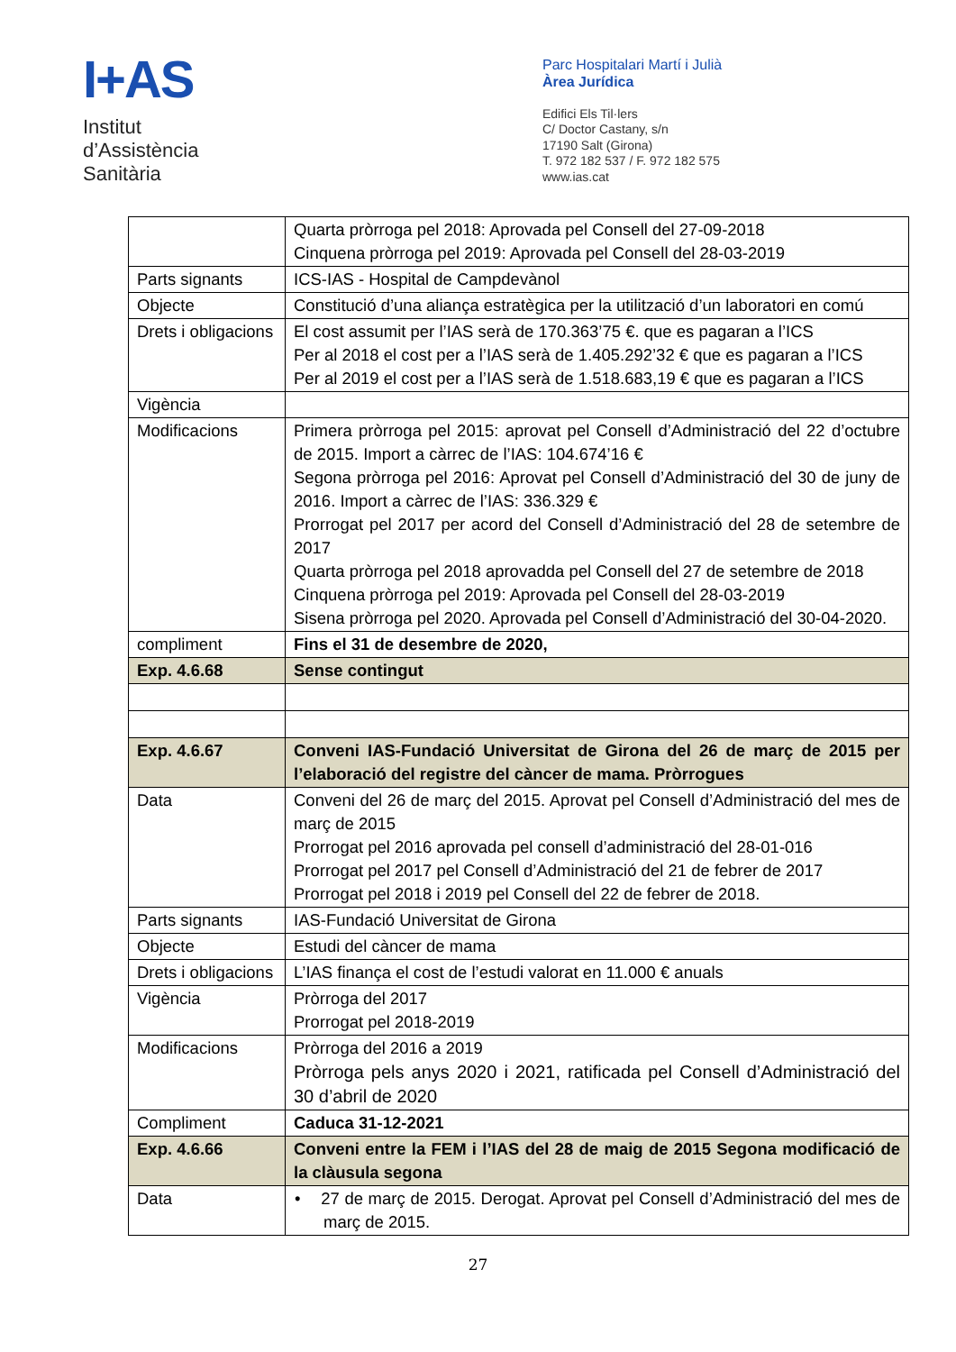I+AS
Institut
d’Assistència
Sanitària
Parc Hospitalari Martí i Julià
Àrea Jurídica
Edifici Els Til·lers
C/ Doctor Castany, s/n
17190 Salt (Girona)
T. 972 182 537 / F. 972 182 575
www.ias.cat
| | Quarta pròrroga pel 2018: Aprovada pel Consell del 27-09-2018 Cinquena pròrroga pel 2019: Aprovada pel Consell del 28-03-2019 |
| Parts signants | ICS-IAS - Hospital de Campdevànol |
| Objecte | Constitució d’una aliança estratègica per la utilització d’un laboratori en comú |
| Drets i obligacions | El cost assumit per l’IAS serà de 170.363’75 €. que es pagaran a l’ICS Per al 2018 el cost per a l’IAS serà de 1.405.292’32 € que es pagaran a l’ICS Per al 2019 el cost per a l’IAS serà de 1.518.683,19 € que es pagaran a l’ICS |
| Vigència | |
| Modificacions | Primera pròrroga pel 2015: aprovat pel Consell d’Administració del 22 d’octubre de 2015. Import a càrrec de l’IAS: 104.674’16 € Segona pròrroga pel 2016: Aprovat pel Consell d’Administració del 30 de juny de 2016. Import a càrrec de l’IAS: 336.329 € Prorrogat pel 2017 per acord del Consell d’Administració del 28 de setembre de 2017 Quarta pròrroga pel 2018 aprovadda pel Consell del 27 de setembre de 2018 Cinquena pròrroga pel 2019: Aprovada pel Consell del 28-03-2019 Sisena pròrroga pel 2020. Aprovada pel Consell d’Administració del 30-04-2020. |
| compliment | Fins el 31 de desembre de 2020, |
| Exp. 4.6.68 | Sense contingut |
| Exp. 4.6.67 | Conveni IAS-Fundació Universitat de Girona del 26 de març de 2015 per l’elaboració del registre del càncer de mama. Pròrrogues |
| Data | Conveni del 26 de març del 2015. Aprovat pel Consell d’Administració del mes de març de 2015 Prorrogat pel 2016 aprovada pel consell d’administració del 28-01-016 Prorrogat pel 2017 pel Consell d’Administració del 21 de febrer de 2017 Prorrogat pel 2018 i 2019 pel Consell del 22 de febrer de 2018. |
| Parts signants | IAS-Fundació Universitat de Girona |
| Objecte | Estudi del càncer de mama |
| Drets i obligacions | L’IAS finança el cost de l’estudi valorat en 11.000 € anuals |
| Vigència | Pròrroga del 2017 Prorrogat pel 2018-2019 |
| Modificacions | Pròrroga del 2016 a 2019 Pròrroga pels anys 2020 i 2021, ratificada pel Consell d’Administració del 30 d’abril de 2020 |
| Compliment | Caduca 31-12-2021 |
| Exp. 4.6.66 | Conveni entre la FEM i l’IAS del 28 de maig de 2015 Segona modificació de la clàusula segona |
| Data | • 27 de març de 2015. Derogat. Aprovat pel Consell d’Administració del mes de març de 2015. |
27